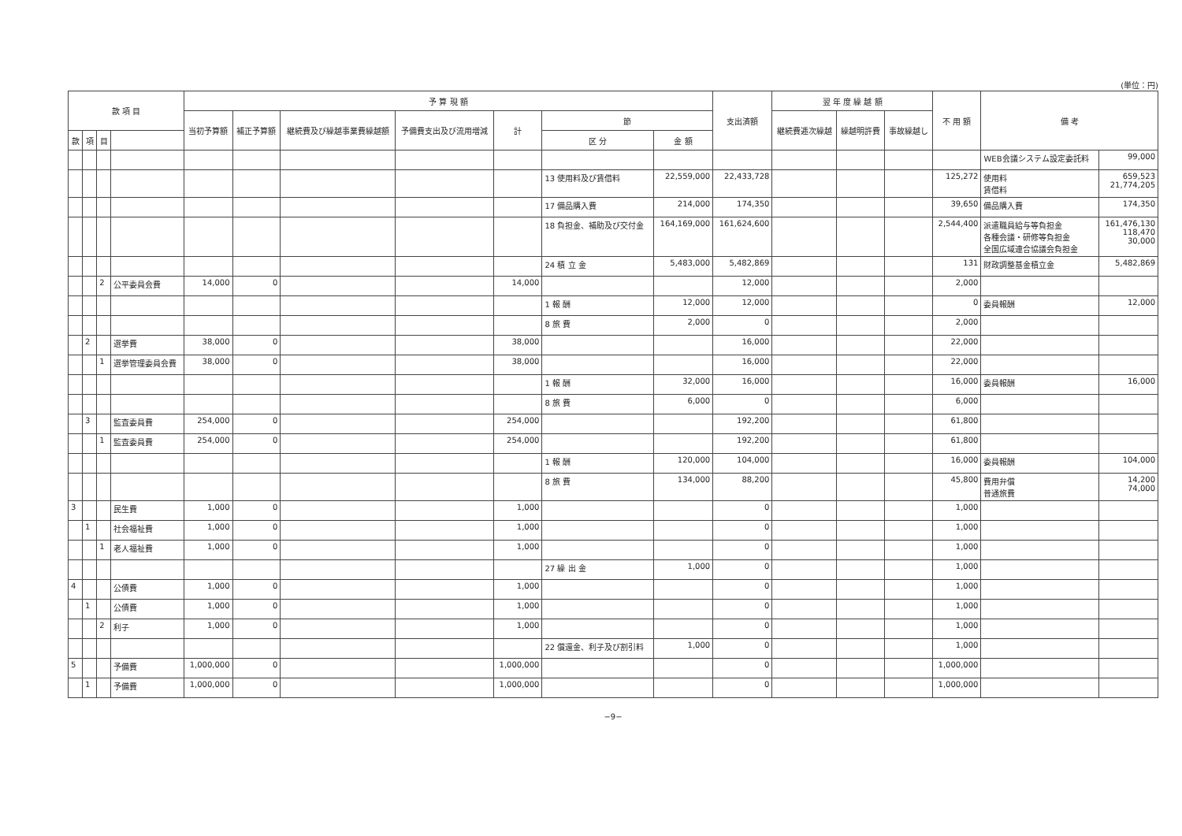(単位：円)
| 款 項 目 | | | | 予 算 現 額 | | | | | | | 支出済額 | 翌 年 度 繰 越 額 | | | 不 用 額 | 備 考 | |
| --- | --- | --- | --- | --- | --- | --- | --- | --- | --- | --- | --- | --- | --- | --- | --- | --- | --- |
| | | | | 当初予算額 | 補正予算額 | 継続費及び繰越事業費繰越額 | 予備費支出及び流用増減 | 計 | 節 | | | 継続費逓次繰越 | 繰越明許費 | 事故繰越し | | | |
| 款 | 項 | 目 | | | | | | | 区 分 | 金 額 | | | | | | | |
| | | | | | | | | | | | | | | | | WEB会議システム設定委託料 | 99,000 |
| | | | | | | | | | 13 使用料及び賃借料 | 22,559,000 | 22,433,728 | | | | 125,272 | 使用料 賃借料 | 659,523 21,774,205 |
| | | | | | | | | | 17 備品購入費 | 214,000 | 174,350 | | | | 39,650 | 備品購入費 | 174,350 |
| | | | | | | | | | 18 負担金、補助及び交付金 | 164,169,000 | 161,624,600 | | | | 2,544,400 | 派遣職員給与等負担金 各種会議・研修等負担金 全国広域連合協議会負担金 | 161,476,130 118,470 30,000 |
| | | | | | | | | | 24 積 立 金 | 5,483,000 | 5,482,869 | | | | 131 | 財政調整基金積立金 | 5,482,869 |
| | | 2 | 公平委員会費 | 14,000 | 0 | | | 14,000 | | | 12,000 | | | | 2,000 | | |
| | | | | | | | | | 1 報 酬 | 12,000 | 12,000 | | | | 0 | 委員報酬 | 12,000 |
| | | | | | | | | | 8 旅 費 | 2,000 | 0 | | | | 2,000 | | |
| | 2 | | 選挙費 | 38,000 | 0 | | | 38,000 | | | 16,000 | | | | 22,000 | | |
| | | 1 | 選挙管理委員会費 | 38,000 | 0 | | | 38,000 | | | 16,000 | | | | 22,000 | | |
| | | | | | | | | | 1 報 酬 | 32,000 | 16,000 | | | | 16,000 | 委員報酬 | 16,000 |
| | | | | | | | | | 8 旅 費 | 6,000 | 0 | | | | 6,000 | | |
| | 3 | | 監査委員費 | 254,000 | 0 | | | 254,000 | | | 192,200 | | | | 61,800 | | |
| | | 1 | 監査委員費 | 254,000 | 0 | | | 254,000 | | | 192,200 | | | | 61,800 | | |
| | | | | | | | | | 1 報 酬 | 120,000 | 104,000 | | | | 16,000 | 委員報酬 | 104,000 |
| | | | | | | | | | 8 旅 費 | 134,000 | 88,200 | | | | 45,800 | 費用弁償 普通旅費 | 14,200 74,000 |
| 3 | | | 民生費 | 1,000 | 0 | | | 1,000 | | | 0 | | | | 1,000 | | |
| | 1 | | 社会福祉費 | 1,000 | 0 | | | 1,000 | | | 0 | | | | 1,000 | | |
| | | 1 | 老人福祉費 | 1,000 | 0 | | | 1,000 | | | 0 | | | | 1,000 | | |
| | | | | | | | | | 27 繰 出 金 | 1,000 | 0 | | | | 1,000 | | |
| 4 | | | 公債費 | 1,000 | 0 | | | 1,000 | | | 0 | | | | 1,000 | | |
| | 1 | | 公債費 | 1,000 | 0 | | | 1,000 | | | 0 | | | | 1,000 | | |
| | | 2 | 利子 | 1,000 | 0 | | | 1,000 | | | 0 | | | | 1,000 | | |
| | | | | | | | | | 22 償還金、利子及び割引料 | 1,000 | 0 | | | | 1,000 | | |
| 5 | | | 予備費 | 1,000,000 | 0 | | | 1,000,000 | | | 0 | | | | 1,000,000 | | |
| | 1 | | 予備費 | 1,000,000 | 0 | | | 1,000,000 | | | 0 | | | | 1,000,000 | | |
−9−